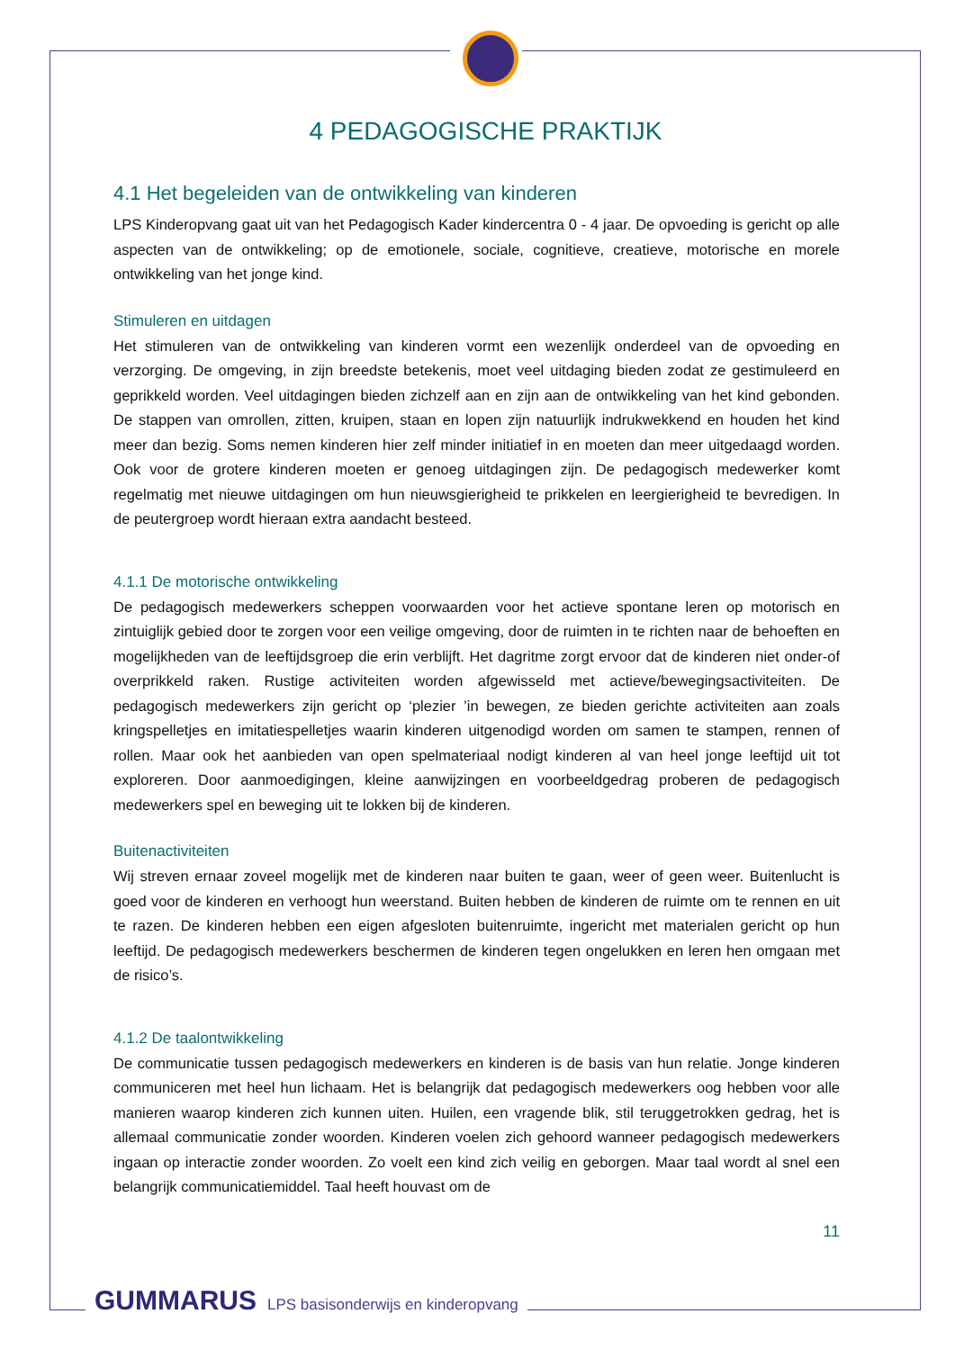4 PEDAGOGISCHE PRAKTIJK
4.1 Het begeleiden van de ontwikkeling van kinderen
LPS Kinderopvang gaat uit van het Pedagogisch Kader kindercentra 0 - 4 jaar. De opvoeding is gericht op alle aspecten van de ontwikkeling; op de emotionele, sociale, cognitieve, creatieve, motorische en morele ontwikkeling van het jonge kind.
Stimuleren en uitdagen
Het stimuleren van de ontwikkeling van kinderen vormt een wezenlijk onderdeel van de opvoeding en verzorging. De omgeving, in zijn breedste betekenis, moet veel uitdaging bieden zodat ze gestimuleerd en geprikkeld worden. Veel uitdagingen bieden zichzelf aan en zijn aan de ontwikkeling van het kind gebonden. De stappen van omrollen, zitten, kruipen, staan en lopen zijn natuurlijk indrukwekkend en houden het kind meer dan bezig. Soms nemen kinderen hier zelf minder initiatief in en moeten dan meer uitgedaagd worden. Ook voor de grotere kinderen moeten er genoeg uitdagingen zijn. De pedagogisch medewerker komt regelmatig met nieuwe uitdagingen om hun nieuwsgierigheid te prikkelen en leergierigheid te bevredigen. In de peutergroep wordt hieraan extra aandacht besteed.
4.1.1 De motorische ontwikkeling
De pedagogisch medewerkers scheppen voorwaarden voor het actieve spontane leren op motorisch en zintuiglijk gebied door te zorgen voor een veilige omgeving, door de ruimten in te richten naar de behoeften en mogelijkheden van de leeftijdsgroep die erin verblijft. Het dagritme zorgt ervoor dat de kinderen niet onder-of overprikkeld raken. Rustige activiteiten worden afgewisseld met actieve/bewegingsactiviteiten. De pedagogisch medewerkers zijn gericht op ‘plezier ’in bewegen, ze bieden gerichte activiteiten aan zoals kringspelletjes en imitatiespelletjes waarin kinderen uitgenodigd worden om samen te stampen, rennen of rollen. Maar ook het aanbieden van open spelmateriaal nodigt kinderen al van heel jonge leeftijd uit tot exploreren. Door aanmoedigingen, kleine aanwijzingen en voorbeeldgedrag proberen de pedagogisch medewerkers spel en beweging uit te lokken bij de kinderen.
Buitenactiviteiten
Wij streven ernaar zoveel mogelijk met de kinderen naar buiten te gaan, weer of geen weer. Buitenlucht is goed voor de kinderen en verhoogt hun weerstand. Buiten hebben de kinderen de ruimte om te rennen en uit te razen. De kinderen hebben een eigen afgesloten buitenruimte, ingericht met materialen gericht op hun leeftijd. De pedagogisch medewerkers beschermen de kinderen tegen ongelukken en leren hen omgaan met de risico’s.
4.1.2 De taalontwikkeling
De communicatie tussen pedagogisch medewerkers en kinderen is de basis van hun relatie. Jonge kinderen communiceren met heel hun lichaam. Het is belangrijk dat pedagogisch medewerkers oog hebben voor alle manieren waarop kinderen zich kunnen uiten. Huilen, een vragende blik, stil teruggetrokken gedrag, het is allemaal communicatie zonder woorden. Kinderen voelen zich gehoord wanneer pedagogisch medewerkers ingaan op interactie zonder woorden. Zo voelt een kind zich veilig en geborgen. Maar taal wordt al snel een belangrijk communicatiemiddel. Taal heeft houvast om de
11
GUMMARUS LPS basisonderwijs en kinderopvang